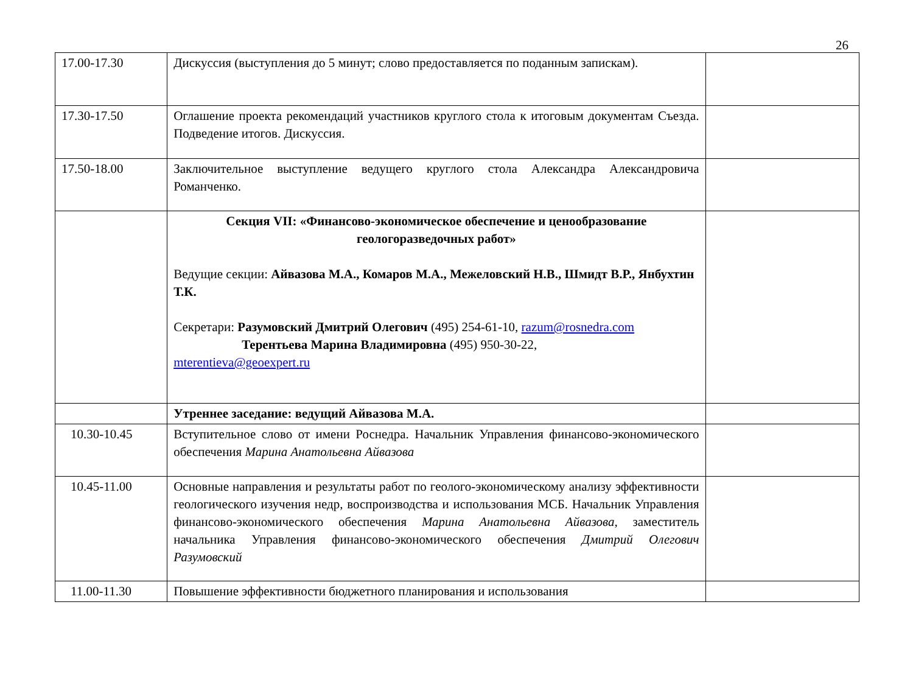26
| 17.00-17.30 | Дискуссия (выступления до 5 минут; слово предоставляется по поданным запискам). | |
| 17.30-17.50 | Оглашение проекта рекомендаций участников круглого стола к итоговым документам Съезда. Подведение итогов. Дискуссия. | |
| 17.50-18.00 | Заключительное выступление ведущего круглого стола Александра Александровича Романченко. | |
| | Секция VII: «Финансово-экономическое обеспечение и ценообразование геологоразведочных работ» Ведущие секции: Айвазова М.А., Комаров М.А., Межеловский Н.В., Шмидт В.Р., Янбухтин Т.К. Секретари: Разумовский Дмитрий Олегович (495) 254-61-10, razum@rosnedra.com Терентьева Марина Владимировна (495) 950-30-22, mterentieva@geoexpert.ru | |
| | Утреннее заседание: ведущий Айвазова М.А. | |
| 10.30-10.45 | Вступительное слово от имени Роснедра. Начальник Управления финансово-экономического обеспечения Марина Анатольевна Айвазова | |
| 10.45-11.00 | Основные направления и результаты работ по геолого-экономическому анализу эффективности геологического изучения недр, воспроизводства и использования МСБ. Начальник Управления финансово-экономического обеспечения Марина Анатольевна Айвазова , заместитель начальника Управления финансово-экономического обеспечения Дмитрий Олегович Разумовский | |
| 11.00-11.30 | Повышение эффективности бюджетного планирования и использования | |